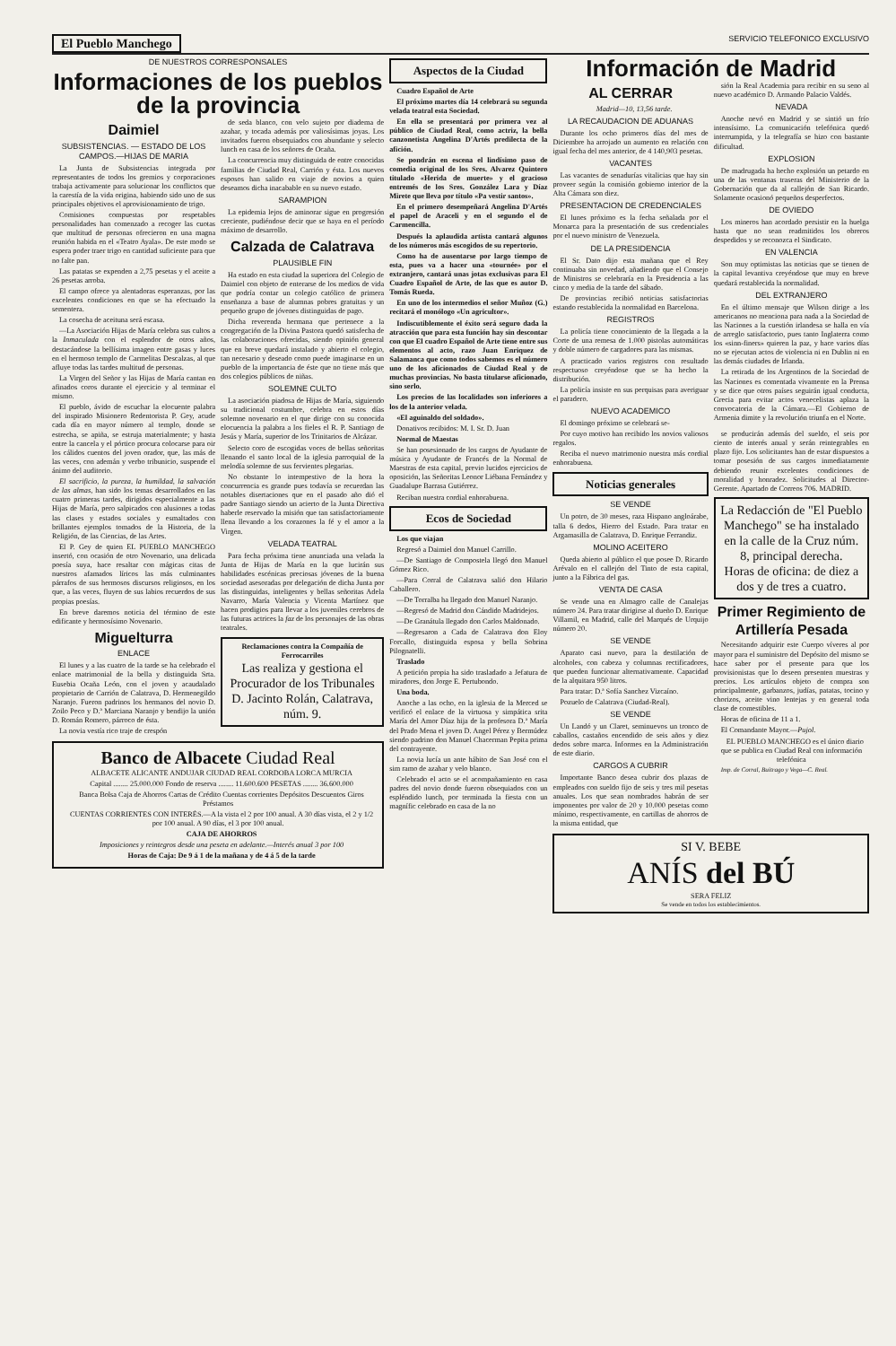El Pueblo Manchego SERVICIO TELEFONICO EXCLUSIVO
DE NUESTROS CORRESPONSALES
Informaciones de los pueblos de la provincia
Daimiel
SUBSISTENCIAS. — ESTADO DE LOS CAMPOS.—HIJAS DE MARIA
La Junta de Subsistencias integrada por representantes de todos los gremios y corporaciones trabaja activamente para solucionar los conflictos que la carestía de la vida origina, habiendo sido uno de sus principales objetivos el aprovisionamiento de trigo.
Comisiones compuestas por respetables personalidades han comenzado a recoger las cuotas que multitud de personas ofrecieron en una magna reunión habida en el «Teatro Ayala». De este modo se espera poder traer trigo en cantidad suficiente para que no falte pan.
Las patatas se expenden a 2,75 pesetas y el aceite a 26 pesetas arroba.
El campo ofrece ya alentadoras esperanzas, por las excelentes condiciones en que se ha efectuado la sementera.
La cosecha de aceituna será escasa.
—La Asociación Hijas de María celebra sus cultos a la Inmaculada con el esplendor de otros años, destacándose la bellísima imagen entre gasas y luces en el hermoso templo de Carmelitas Descalzas, al que afluye todas las tardes multitud de personas.
La Virgen del Señor y las Hijas de María cantan en afinados coros durante el ejercicio y al terminar el mismo.
El pueblo, ávido de escuchar la elocuente palabra del inspirado Misionero Redentorista P. Gey, acude cada día en mayor número al templo, donde se estrecha, se apiña, se estruja materialmente; y hasta entre la cancela y el pórtico procura colocarse para oir los cálidos cuentos del joven orador, que, las más de las veces, con ademán y verbo tribunicio, suspende el ánimo del auditorio.
El sacrificio, la pureza, la humildad, la salvación de las almas, han sido los temas desarrollados en las cuatro primeras tardes, dirigidos especialmente a las Hijas de María, pero salpicados con alusiones a todas las clases y estados sociales y esmaltados con brillantes ejemplos tomados de la Historia, de la Religión, de las Ciencias, de las Artes.
El P. Gey de quien EL PUEBLO MANCHEGO insertó, con ocasión de otro Novenario, una delicada poesía suya, hace resaltar con mágicas citas de nuestros afamados líricos las más culminantes párrafos de sus hermosos discursos religiosos, en los que, a las veces, fluyen de sus labios recuerdos de sus propias poesías.
En breve daremos noticia del término de este edificante y hermosísimo Novenario.
Miguelturra
ENLACE
El lunes y a las cuatro de la tarde se ha celebrado el enlace matrimonial de la bella y distinguida Srta. Eusebia Ocaña León, con el joven y acaudalado propietario de Carrión de Calatrava, D. Hermenegildo Naranjo. Fueron padrinos los hermanos del novio D. Zoilo Peco y D.ª Marciana Naranjo y bendijo la unión D. Román Romero, párroco de ésta.
La novia vestía rico traje de crespón
de seda blanco, con velo sujeto por diadema de azahar, y tocada además por valiosísimas joyas. Los invitados fueron obsequiados con abundante y selecto lunch en casa de los señores de Ocaña.
La concurrencia muy distinguida de entre conocidas familias de Ciudad Real, Carrión y ésta. Los nuevos esposos han salido en viaje de novios a quien deseamos dicha inacabable en su nuevo estado.
SARAMPION
La epidemia lejos de aminorar sigue en progresión creciente, pudiéndose decir que se haya en el período máximo de desarrollo.
Calzada de Calatrava
PLAUSIBLE FIN
Ha estado en esta ciudad la superiora del Colegio de Daimiel con objeto de enterarse de los medios de vida que podría contar un colegio católico de primera enseñanza a base de alumnas pobres gratuitas y un pequeño grupo de jóvenes distinguidas de pago.
Dicha reverenda hermana que pertenece a la congregación de la Divina Pastora quedó satisfecha de las colaboraciones ofrecidas, siendo opinión general que en breve quedará instalado y abierto el colegio, tan necesario y deseado como puede imaginarse en un pueblo de la importancia de éste que no tiene más que dos colegios públicos de niñas.
SOLEMNE CULTO
La asociación piadosa de Hijas de María, siguiendo su tradicional costumbre, celebra en estos días solemne novenario en el que dirige con su conocida elocuencia la palabra a los fieles el R. P. Santiago de Jesús y María, superior de los Trinitarios de Alcázar.
Selecto coro de escogidas voces de bellas señoritas llenando el santo local de la iglesia parroquial de la melodía solemne de sus fervientes plegarias.
No obstante lo intempestivo de la hora la concurrencia es grande pues todavía se recuerdan las notables disertaciones que en el pasado año dió el padre Santiago siendo un acierto de la Junta Directiva haberle reservado la misión que tan satisfactoriamente llena llevando a los corazones la fé y el amor a la Virgen.
VELADA TEATRAL
Para fecha próxima tiene anunciada una velada la Junta de Hijas de María en la que lucirán sus habilidades escénicas preciosas jóvenes de la buena sociedad asesoradas por delegación de dicha Junta por las distinguidas, inteligentes y bellas señoritas Adela Navarro, María Valencia y Vicenta Martínez que hacen prodigios para llevar a los juveniles cerebros de las futuras actrices la faz de los personajes de las obras teatrales.
Reclamaciones contra la Compañía de Ferrocarriles
Las realiza y gestiona el Procurador de los Tribunales D. Jacinto Rolán, Calatrava, núm. 9.
Banco de Albacete Ciudad Real
ALBACETE ALICANTE ANDUJAR CIUDAD REAL CORDOBA LORCA MURCIA
Capital ........ 25.000.000 Fondo de reserva ........ 11.600.600 PESETAS ........ 36.600.000
Banca Bolsa Caja de Ahorros Cartas de Crédito Cuentas corrientes Depósitos Descuentos Giros Préstamos
CUENTAS CORRIENTES CON INTERÉS.—A la vista el 2 por 100 anual. A 30 días vista, el 2 y 1/2 por 100 anual. A 90 días, el 3 por 100 anual.
CAJA DE AHORROS
Imposiciones y reintegros desde una peseta en adelante.—Interés anual 3 por 100
Horas de Caja: De 9 á 1 de la mañana y de 4 á 5 de la tarde
Aspectos de la Ciudad
Cuadro Español de Arte
El próximo martes día 14 celebrará su segunda velada teatral esta Sociedad.
En ella se presentará por primera vez al público de Ciudad Real, como actriz, la bella canzonetista Angelina D'Artés predilecta de la afición.
Se pondrán en escena el lindísimo paso de comedia original de los Sres. Alvarez Quintero titulado «Herida de muerte» y el gracioso entremés de los Sres. González Lara y Díaz Mirete que lleva por título «Pa vestir santos».
En el primero desempeñará Angelina D'Artés el papel de Araceli y en el segundo el de Carmencilla.
Después la aplaudida artista cantará algunos de los números más escogidos de su repertorio.
Como ha de ausentarse por largo tiempo de esta, pues va a hacer una «tournée» por el extranjero, cantará unas jotas exclusivas para El Cuadro Español de Arte, de las que es autor D. Tomás Rueda.
En uno de los intermedios el señor Muñoz (G.) recitará el monólogo «Un agricultor».
Indiscutiblemente el éxito será seguro dada la atracción que para esta función hay sin descontar con que El cuadro Español de Arte tiene entre sus elementos al acto, razo Juan Enriquez de Salamanca que como todos sabemos es el número uno de los aficionados de Ciudad Real y de muchas provincias. No basta titularse aficionado, sino serlo.
Los precios de las localidades son inferiores a los de la anterior velada.
«El aguinaldo del soldado».
Donativos recibidos: M. I. Sr. D. Juan
Normal de Maestas
Se han posesionado de los cargos de Ayudante de música y Ayudante de Francés de la Normal de Maestras de esta capital, previo lucidos ejercicios de oposición, las Señoritas Leonor Liébana Fernández y Guadalupe Barrasa Gutiérrez.
Reciban nuestra cordial enhorabuena.
Ecos de Sociedad
Los que viajan
Regresó a Daimiel don Manuel Carrillo.
—De Santiago de Compostela llegó don Manuel Gómez Rico.
—Para Corral de Calatrava salió don Hilario Caballero.
—De Torralba ha llegado don Manuel Naranjo.
—Regresó de Madrid don Cándido Madridejos.
—De Granátula llegado don Carlos Maldonado.
—Regresaron a Cada de Calatrava don Eloy Forcallo, distinguida esposa y bella Sobrina Pilognatelli.
Traslado
A petición propia ha sido trasladado a Jefatura de miradores, don Jorge E. Pertubondo.
Una boda.
Anoche a las ocho, en la iglesia de la Merced se verificó el enlace de la virtuosa y simpática srita María del Amor Díaz hija de la profesora D.ª María del Prado Mena el joven D. Angel Pérez y Bermúdez siendo padrino don Manuel Chacerman Pepita prima del contrayente.
La novia lucía un ante hábito de San José con el sim ramo de azahar y velo blanco.
Celebrado el acto se el acompañamiento en casa padres del novio donde fueron obsequiados con un espléndido lunch, por terminada la fiesta con un magnífic celebrado en casa de la no
Información de Madrid
AL CERRAR
Madrid—10, 13,56 tarde.
LA RECAUDACION DE ADUANAS
Durante los ocho primeros días del mes de Diciembre ha arrojado un aumento en relación con igual fecha del mes anterior, de 4 140,903 pesetas.
VACANTES
Las vacantes de senadurías vitalicias que hay sin proveer según la comisión gobierno interior de la Alta Cámara son diez.
PRESENTACION DE CREDENCIALES
El lunes próximo es la fecha señalada por el Monarca para la presentación de sus credenciales por el nuevo ministro de Venezuela.
DE LA PRESIDENCIA
El Sr. Dato dijo esta mañana que el Rey continuaba sin novedad, añadiendo que el Consejo de Ministros se celebraría en la Presidencia a las cinco y media de la tarde del sábado.
De provincias recibió noticias satisfactorias estando restablecida la normalidad en Barcelona.
REGISTROS
La policía tiene conocimiento de la llegada a la Corte de una remesa de 1.000 pistolas automáticas y doble número de cargadores para las mismas.
A practicado varios registros con resultado respectuoso creyéndose que se ha hecho la distribución.
La policía insiste en sus perquisas para averiguar el paradero.
NUEVO ACADEMICO
El domingo próximo se celebrará se-
sión la Real Academia para recibir en su seno al nuevo académico D. Armando Palacio Valdés.
NEVADA
Anoche nevó en Madrid y se sintió un frío intensísimo. La comunicación telefónica quedó interrumpida, y la telegrafía se hizo con bastante dificultad.
EXPLOSION
De madrugada ha hecho explosión un petardo en una de las ventanas traseras del Ministerio de la Gobernación que da al callejón de San Ricardo. Solamente ocasionó pequeños desperfectos.
DE OVIEDO
Los mineros han acordado persistir en la huelga hasta que no sean readmitidos los obreros despedidos y se reconozca el Sindicato.
EN VALENCIA
Son muy optimistas las noticias que se tienen de la capital levantiva creyéndose que muy en breve quedará restablecida la normalidad.
DEL EXTRANJERO
En el último mensaje que Wilson dirige a los americanos no menciona para nada a la Sociedad de las Naciones a la cuestión irlandesa se halla en vía de arreglo satisfactorio, pues tanto Inglaterra como los «sinn-finers» quieren la paz, y hace varios días no se ejecutan actos de violencia ni en Dublin ni en las demás ciudades de Irlanda.
La retirada de los Argentinos de la Sociedad de las Naciones es comentada vivamente en la Prensa y se dice que otros países seguirán igual conducta, Grecia para evitar actos venecelistas aplaza la convocatoria de la Cámara.—El Gobierno de Armenia dimite y la revolución triunfa en el Norte.
Por cuyo motivo han recibido los novios valiosos regalos.
Reciba el nuevo matrimonio nuestra más cordial enhorabuena.
Noticias generales
SE VENDE
Un potro, de 30 meses, raza Hispano angloárabe, talla 6 dedos, Hierro del Estado. Para tratar en Argamasilla de Calatrava, D. Enrique Ferrandiz.
MOLINO ACEITERO
Queda abierto al público el que posee D. Ricardo Arévalo en el callejón del Tinto de esta capital, junto a la Fábrica del gas.
VENTA DE CASA
Se vende una en Almagro calle de Canalejas número 24. Para tratar dirigirse al dueño D. Enrique Villamil, en Madrid, calle del Marqués de Urquijo número 20.
SE VENDE
Aparato casi nuevo, para la destilación de alcoholes, con cabeza y columnas rectificadores, que pueden funcionar alternativamente. Capacidad de la alquitara 950 litros.
Para tratar: D.ª Sofía Sanchez Vizcaíno.
Pozuelo de Calatrava (Ciudad-Real).
SE VENDE
Un Landó y un Claret, seminuevos un tronco de caballos, castaños encendido de seis años y diez dedos sobre marca. Informes en la Administración de este diario.
CARGOS A CUBRIR
Importante Banco desea cubrir dos plazas de empleados con sueldo fijo de seis y tres mil pesetas anuales. Los que sean nombrados habrán de ser imponentes por valor de 20 y 10.000 pesetas como mínimo, respectivamente, en cartillas de ahorros de la misma entidad, que
se producirán además del sueldo, el seis por ciento de interés anual y serán reintegrables en plazo fijo. Los solicitantes han de estar dispuestos a tomar posesión de sus cargos inmediatamente debiendo reunir excelentes condiciones de moralidad y honradez. Solicitudes al Director-Gerente. Apartado de Correos 706. MADRID.
La Redacción de "El Pueblo Manchego" se ha instalado en la calle de la Cruz núm. 8, principal derecha.
Horas de oficina: de diez a dos y de tres a cuatro.
Primer Regimiento de Artillería Pesada
Necesitando adquirir este Cuerpo víveres al por mayor para el suministro del Depósito del mismo se hace saber por el presente para que los provisionistas que lo deseen presenten muestras y precios. Los artículos objeto de compra son principalmente, garbanzos, judías, patatas, tocino y chorizos, aceite vino lentejas y en general toda clase de comestibles.
Horas de oficina de 11 a 1.
El Comandante Mayor.—Pujol.
EL PUEBLO MANCHEGO es el único diario que se publica en Ciudad Real con información telefónica
Imp. de Corral, Buitrago y Vega—C. Real.
SI V. BEBE
ANÍS del BÚ
SERA FELIZ
Se vende en todos los establecimientos.